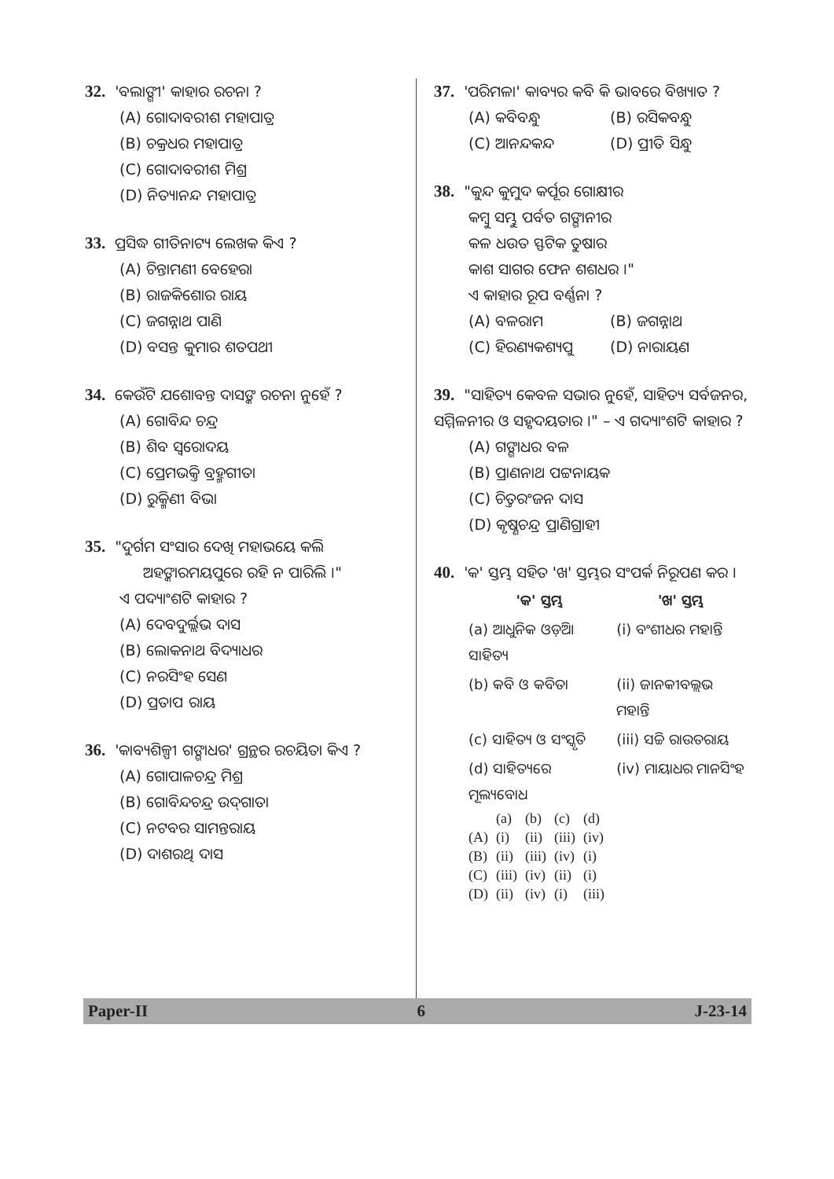32. 'ବଲାଙ୍ଗୀ' କାହାର ରଚନା ?
(A) ଗୋଦାବରୀଶ ମହାପାତ୍ର
(B) ଚକ୍ରଧର ମହାପାତ୍ର
(C) ଗୋଦାବରୀଶ ମିଶ୍ର
(D) ନିତ୍ୟାନନ୍ଦ ମହାପାତ୍ର
33. ପ୍ରସିଦ୍ଧ ଗୀତିନାଟ୍ୟ ଲେଖକ କିଏ ?
(A) ଚିନ୍ତାମଣୀ ବେହେରା
(B) ରାଜକିଶୋର ରାୟ
(C) ଜଗନ୍ନାଥ ପାଣି
(D) ବସନ୍ତ କୁମାର ଶତପଥୀ
34. କେଉଁଟି ଯଶୋବନ୍ତ ଦାସଙ୍କ ରଚନା ନୁହେଁ ?
(A) ଗୋବିନ୍ଦ ଚନ୍ଦ୍ର
(B) ଶିବ ସ୍ୱରୋଦୟ
(C) ପ୍ରେମଭକ୍ତି ବ୍ରହ୍ମଗୀତା
(D) ରୁକ୍ମିଣୀ ବିଭା
35. "ଦୁର୍ଗମ ସଂସାର ଦେଖି ମହାଭୟେ କଲି
ଅହଙ୍କାରମୟପୁରେ ରହି ନ ପାରିଲି ।"
ଏ ପଦ୍ୟାଂଶଟି କାହାର ?
(A) ଦେବଦୁର୍ଲ୍ଲଭ ଦାସ
(B) ଲୋକନାଥ ବିଦ୍ୟାଧର
(C) ନରସିଂହ ସେଣ
(D) ପ୍ରତାପ ରାୟ
36. 'କାବ୍ୟଶିଳ୍ପୀ ଗଙ୍ଗାଧର' ଗ୍ରନ୍ଥର ରଚୟିତା କିଏ ?
(A) ଗୋପାଳଚନ୍ଦ୍ର ମିଶ୍ର
(B) ଗୋବିନ୍ଦଚନ୍ଦ୍ର ଉଦ୍‌ଗାତା
(C) ନଟବର ସାମନ୍ତରାୟ
(D) ଦାଶରଥି ଦାସ
37. 'ପରିମଳା' କାବ୍ୟର କବି କି ଭାବରେ ବିଖ୍ୟାତ ?
(A) କବିବନ୍ଧୁ (B) ରସିକବନ୍ଧୁ
(C) ଆନନ୍ଦକନ୍ଦ (D) ପ୍ରୀତି ସିନ୍ଧୁ
38. "କୁନ୍ଦ କୁମୁଦ କର୍ପୂର ଗୋକ୍ଷୀର
କମ୍ବୁ ସମ୍ଭୁ ପର୍ବତ ଗଙ୍ଗାନୀର
କଳ ଧଉତ ସ୍ଫଟିକ ତୁଷାର
କାଶ ସାଗର ଫେନ ଶଶଧର ।"
ଏ କାହାର ରୂପ ବର୍ଣ୍ଣନା ?
(A) ବଳରାମ (B) ଜଗନ୍ନାଥ
(C) ହିରଣ୍ୟକଶ୍ୟପୁ (D) ନାରାୟଣ
39. "ସାହିତ୍ୟ କେବଳ ସଭାର ନୁହେଁ, ସାହିତ୍ୟ ସର୍ବଜନର, ସମ୍ମିଳନୀର ଓ ସହୃଦୟତାର ।" – ଏ ଗଦ୍ୟାଂଶଟି କାହାର ?
(A) ଗଙ୍ଗାଧର ବଳ
(B) ପ୍ରାଣନାଥ ପଟ୍ଟନାୟକ
(C) ଚିତ୍ତରଂଜନ ଦାସ
(D) କୃଷ୍ଣଚନ୍ଦ୍ର ପ୍ରାଣିଗ୍ରାହୀ
40. 'କ' ସ୍ତମ୍ଭ ସହିତ 'ଖ' ସ୍ତମ୍ଭର ସଂପର୍କ ନିରୂପଣ କର ।
| 'କ' ସ୍ତମ୍ଭ | 'ଖ' ସ୍ତମ୍ଭ |
| --- | --- |
| (a) ଆଧୁନିକ ଓଡ଼ିଆ ସାହିତ୍ୟ | (i) ବଂଶୀଧର ମହାନ୍ତି |
| (b) କବି ଓ କବିତା | (ii) ଜାନକୀବଲ୍ଲଭ ମହାନ୍ତି |
| (c) ସାହିତ୍ୟ ଓ ସଂସ୍କୃତି | (iii) ସଚ୍ଚି ରାଉତରାୟ |
| (d) ସାହିତ୍ୟରେ ମୂଲ୍ୟବୋଧ | (iv) ମାୟାଧର ମାନସିଂହ |
| | (a) | (b) | (c) | (d) |
| (A) | (i) | (ii) | (iii) | (iv) |
| (B) | (ii) | (iii) | (iv) | (i) |
| (C) | (iii) | (iv) | (ii) | (i) |
| (D) | (ii) | (iv) | (i) | (iii) |
Paper-II 6 J-23-14